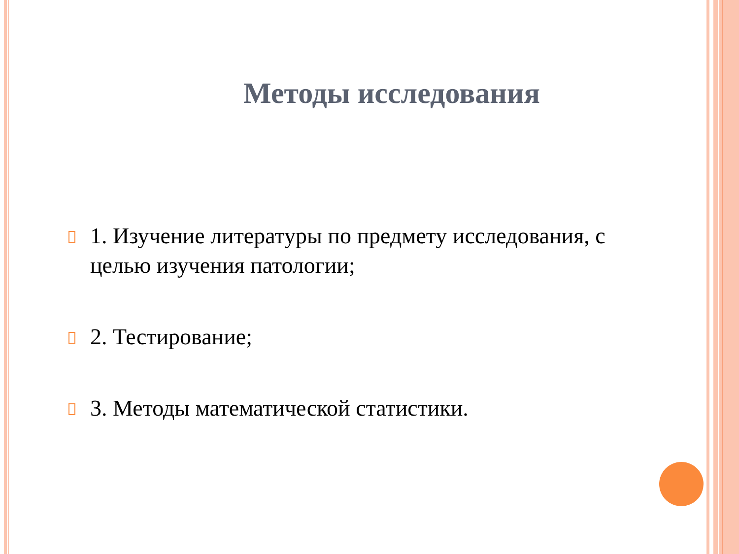Методы исследования
1. Изучение литературы по предмету исследования, с целью изучения патологии;
2. Тестирование;
3. Методы математической статистики.